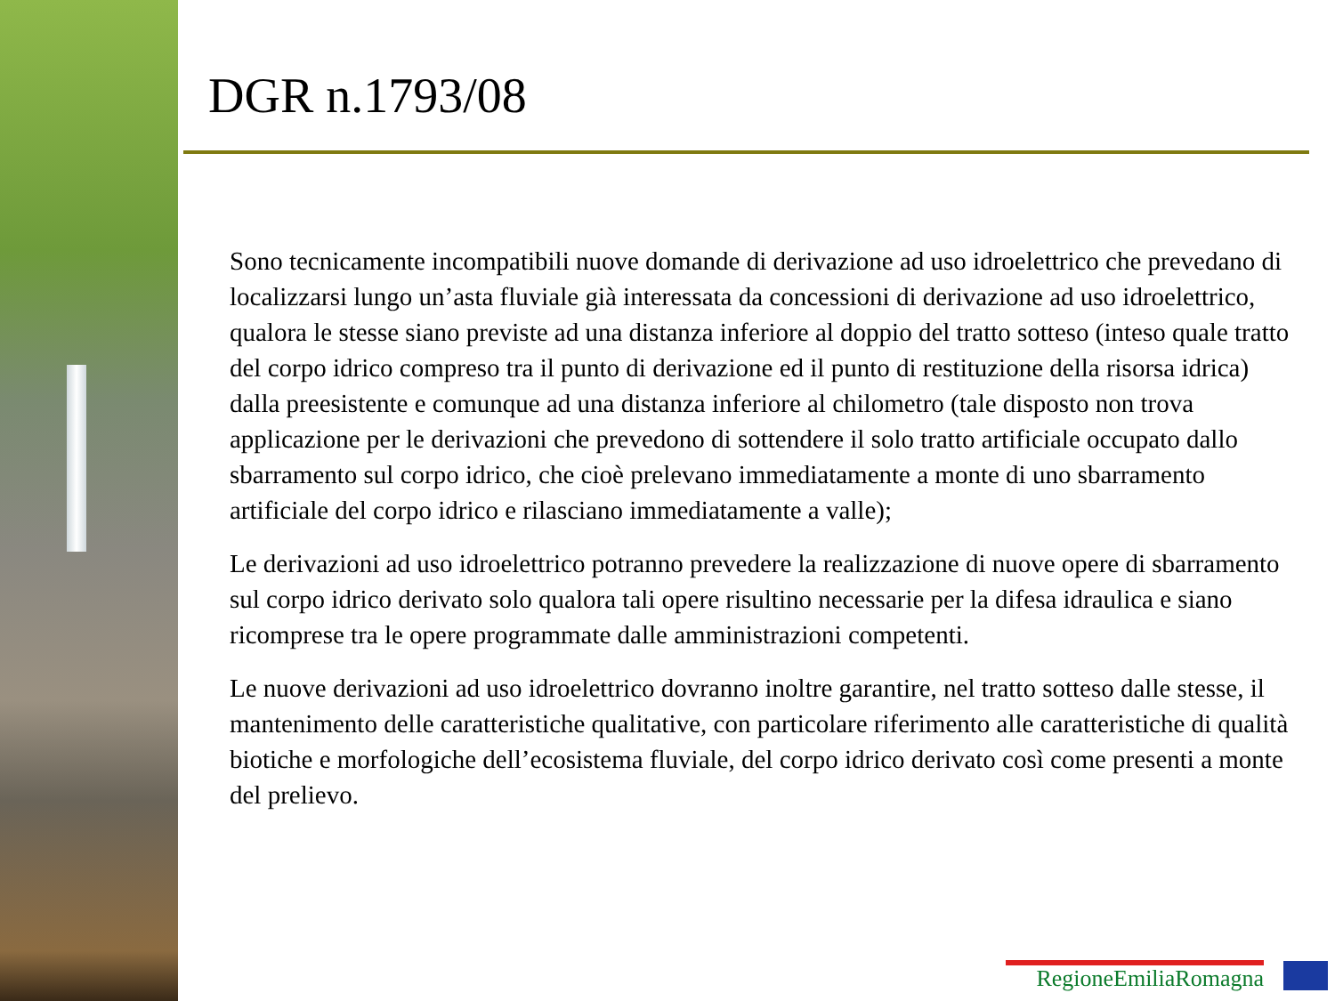DGR n.1793/08
Sono tecnicamente incompatibili nuove domande di derivazione ad uso idroelettrico che prevedano di localizzarsi lungo un’asta fluviale già interessata da concessioni di derivazione ad uso idroelettrico, qualora le stesse siano previste ad una distanza inferiore al doppio del tratto sotteso (inteso quale tratto del corpo idrico compreso tra il punto di derivazione ed il punto di restituzione della risorsa idrica) dalla preesistente e comunque ad una distanza inferiore al chilometro (tale disposto non trova applicazione per le derivazioni che prevedono di sottendere il solo tratto artificiale occupato dallo sbarramento sul corpo idrico, che cioè prelevano immediatamente a monte di uno sbarramento artificiale del corpo idrico e rilasciano immediatamente a valle);
Le derivazioni ad uso idroelettrico potranno prevedere la realizzazione di nuove opere di sbarramento sul corpo idrico derivato solo qualora tali opere risultino necessarie per la difesa idraulica e siano ricomprese tra le opere programmate dalle amministrazioni competenti.
Le nuove derivazioni ad uso idroelettrico dovranno inoltre garantire, nel tratto sotteso dalle stesse, il mantenimento delle caratteristiche qualitative, con particolare riferimento alle caratteristiche di qualità biotiche e morfologiche dell’ecosistema fluviale, del corpo idrico derivato così come presenti a monte del prelievo.
RegioneEmiliaRomagna